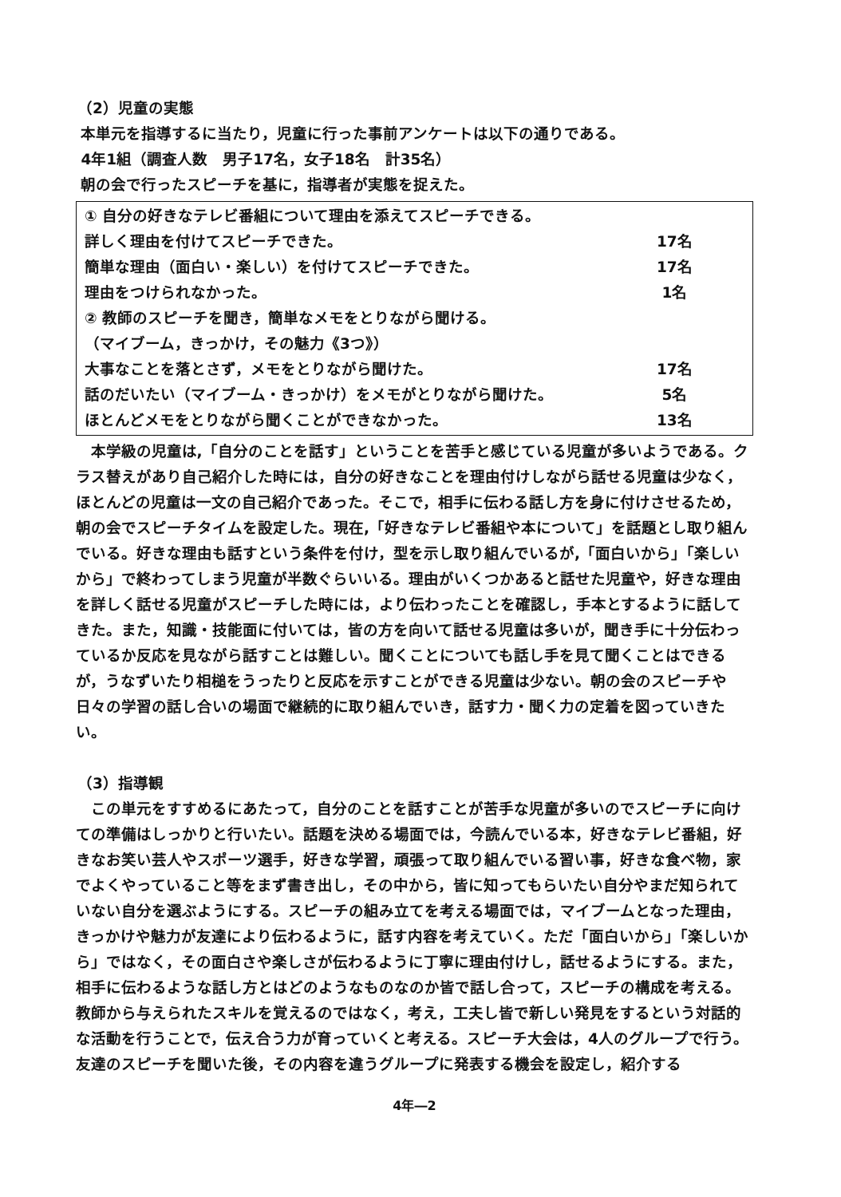（2）児童の実態
本単元を指導するに当たり，児童に行った事前アンケートは以下の通りである。
4年1組（調査人数　男子17名，女子18名　計35名）
朝の会で行ったスピーチを基に，指導者が実態を捉えた。
① 自分の好きなテレビ番組について理由を添えてスピーチできる。
詳しく理由を付けてスピーチできた。 17名
簡単な理由（面白い・楽しい）を付けてスピーチできた。 17名
理由をつけられなかった。 1名
② 教師のスピーチを聞き，簡単なメモをとりながら聞ける。
（マイブーム，きっかけ，その魅力《3つ》）
大事なことを落とさず，メモをとりながら聞けた。 17名
話のだいたい（マイブーム・きっかけ）をメモがとりながら聞けた。 5名
ほとんどメモをとりながら聞くことができなかった。 13名
本学級の児童は,「自分のことを話す」ということを苦手と感じている児童が多いようである。クラス替えがあり自己紹介した時には，自分の好きなことを理由付けしながら話せる児童は少なく，ほとんどの児童は一文の自己紹介であった。そこで，相手に伝わる話し方を身に付けさせるため，朝の会でスピーチタイムを設定した。現在,「好きなテレビ番組や本について」を話題とし取り組んでいる。好きな理由も話すという条件を付け，型を示し取り組んでいるが,「面白いから」「楽しいから」で終わってしまう児童が半数ぐらいいる。理由がいくつかあると話せた児童や，好きな理由を詳しく話せる児童がスピーチした時には，より伝わったことを確認し，手本とするように話してきた。また，知識・技能面に付いては，皆の方を向いて話せる児童は多いが，聞き手に十分伝わっているか反応を見ながら話すことは難しい。聞くことについても話し手を見て聞くことはできるが，うなずいたり相槌をうったりと反応を示すことができる児童は少ない。朝の会のスピーチや日々の学習の話し合いの場面で継続的に取り組んでいき，話す力・聞く力の定着を図っていきたい。
（3）指導観
この単元をすすめるにあたって，自分のことを話すことが苦手な児童が多いのでスピーチに向けての準備はしっかりと行いたい。話題を決める場面では，今読んでいる本，好きなテレビ番組，好きなお笑い芸人やスポーツ選手，好きな学習，頑張って取り組んでいる習い事，好きな食べ物，家でよくやっていること等をまず書き出し，その中から，皆に知ってもらいたい自分やまだ知られていない自分を選ぶようにする。スピーチの組み立てを考える場面では，マイブームとなった理由，きっかけや魅力が友達により伝わるように，話す内容を考えていく。ただ「面白いから」「楽しいから」ではなく，その面白さや楽しさが伝わるように丁寧に理由付けし，話せるようにする。また，相手に伝わるような話し方とはどのようなものなのか皆で話し合って，スピーチの構成を考える。教師から与えられたスキルを覚えるのではなく，考え，工夫し皆で新しい発見をするという対話的な活動を行うことで，伝え合う力が育っていくと考える。スピーチ大会は，4人のグループで行う。友達のスピーチを聞いた後，その内容を違うグループに発表する機会を設定し，紹介する
4年―2